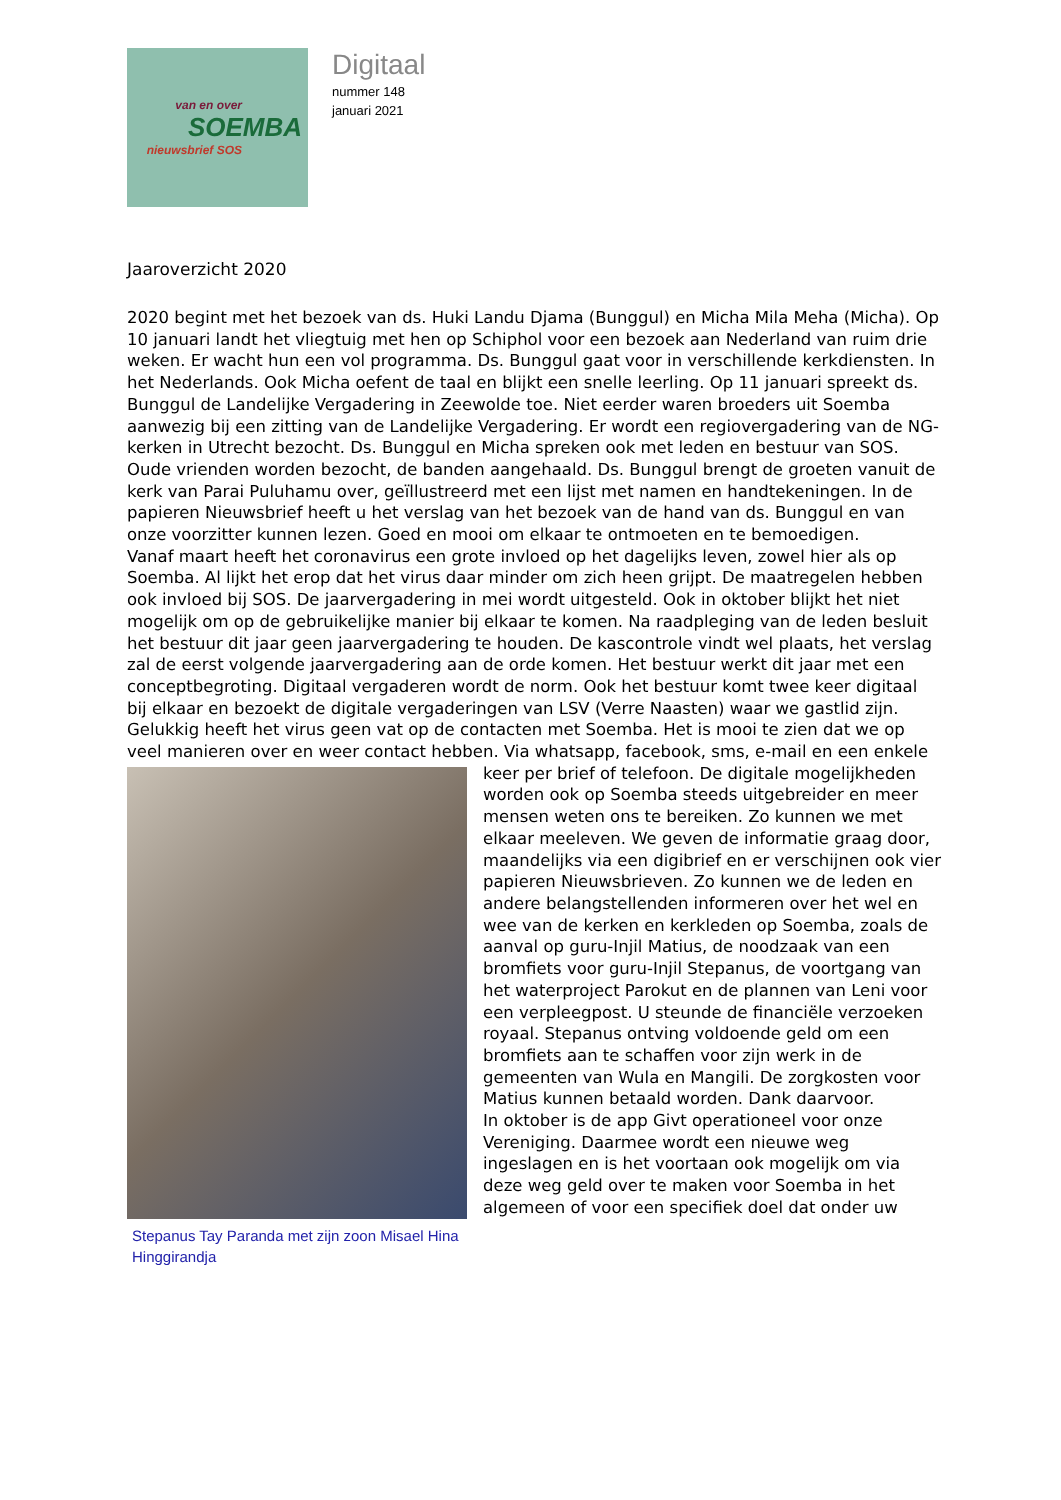van en over
SOEMBA
nieuwsbrief SOS
Digitaal
nummer 148
januari 2021
Jaaroverzicht 2020
2020 begint met het bezoek van ds. Huki Landu Djama (Bunggul) en Micha Mila Meha (Micha). Op 10 januari landt het vliegtuig met hen op Schiphol voor een bezoek aan Nederland van ruim drie weken. Er wacht hun een vol programma. Ds. Bunggul gaat voor in verschillende kerkdiensten. In het Nederlands. Ook Micha oefent de taal en blijkt een snelle leerling. Op 11 januari spreekt ds. Bunggul de Landelijke Vergadering in Zeewolde toe. Niet eerder waren broeders uit Soemba aanwezig bij een zitting van de Landelijke Vergadering. Er wordt een regiovergadering van de NG-kerken in Utrecht bezocht. Ds. Bunggul en Micha spreken ook met leden en bestuur van SOS. Oude vrienden worden bezocht, de banden aangehaald. Ds. Bunggul brengt de groeten vanuit de kerk van Parai Puluhamu over, geïllustreerd met een lijst met namen en handtekeningen. In de papieren Nieuwsbrief heeft u het verslag van het bezoek van de hand van ds. Bunggul en van onze voorzitter kunnen lezen. Goed en mooi om elkaar te ontmoeten en te bemoedigen.
Vanaf maart heeft het coronavirus een grote invloed op het dagelijks leven, zowel hier als op Soemba. Al lijkt het erop dat het virus daar minder om zich heen grijpt. De maatregelen hebben ook invloed bij SOS. De jaarvergadering in mei wordt uitgesteld. Ook in oktober blijkt het niet mogelijk om op de gebruikelijke manier bij elkaar te komen. Na raadpleging van de leden besluit het bestuur dit jaar geen jaarvergadering te houden. De kascontrole vindt wel plaats, het verslag zal de eerst volgende jaarvergadering aan de orde komen. Het bestuur werkt dit jaar met een conceptbegroting. Digitaal vergaderen wordt de norm. Ook het bestuur komt twee keer digitaal bij elkaar en bezoekt de digitale vergaderingen van LSV (Verre Naasten) waar we gastlid zijn.
Gelukkig heeft het virus geen vat op de contacten met Soemba. Het is mooi te zien dat we op veel manieren over en weer contact hebben. Via whatsapp, facebook, sms, e-mail Stepanus Tay Paranda met zijn zoon Misael Hina Hinggirandja en een enkele keer per brief of telefoon. De digitale mogelijkheden worden ook op Soemba steeds uitgebreider en meer mensen weten ons te bereiken. Zo kunnen we met elkaar meeleven. We geven de informatie graag door, maandelijks via een digibrief en er verschijnen ook vier papieren Nieuwsbrieven. Zo kunnen we de leden en andere belangstellenden informeren over het wel en wee van de kerken en kerkleden op Soemba, zoals de aanval op guru-Injil Matius, de noodzaak van een bromfiets voor guru-Injil Stepanus, de voortgang van het waterproject Parokut en de plannen van Leni voor een verpleegpost. U steunde de financiële verzoeken royaal. Stepanus ontving voldoende geld om een bromfiets aan te schaffen voor zijn werk in de gemeenten van Wula en Mangili. De zorgkosten voor Matius kunnen betaald worden. Dank daarvoor.
In oktober is de app Givt operationeel voor onze Vereniging. Daarmee wordt een nieuwe weg ingeslagen en is het voortaan ook mogelijk om via deze weg geld over te maken voor Soemba in het algemeen of voor een specifiek doel dat onder uw